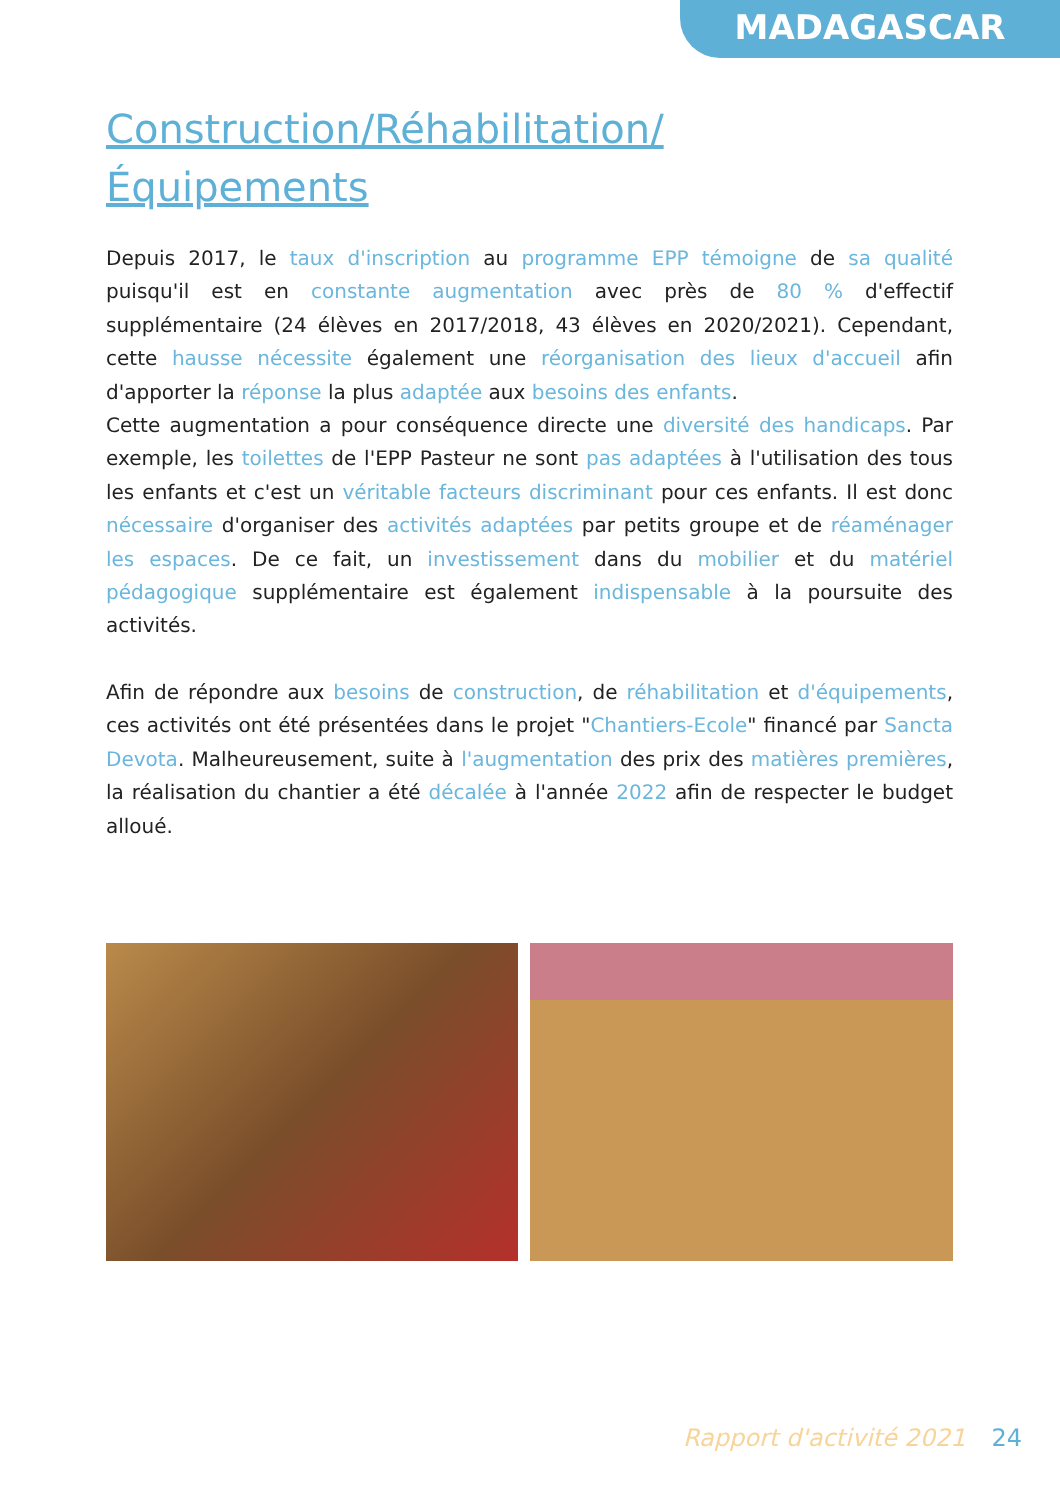MADAGASCAR
Construction/Réhabilitation/
Équipements
Depuis 2017, le taux d'inscription au programme EPP témoigne de sa qualité puisqu'il est en constante augmentation avec près de 80 % d'effectif supplémentaire (24 élèves en 2017/2018, 43 élèves en 2020/2021). Cependant, cette hausse nécessite également une réorganisation des lieux d'accueil afin d'apporter la réponse la plus adaptée aux besoins des enfants.
Cette augmentation a pour conséquence directe une diversité des handicaps. Par exemple, les toilettes de l'EPP Pasteur ne sont pas adaptées à l'utilisation des tous les enfants et c'est un véritable facteurs discriminant pour ces enfants. Il est donc nécessaire d'organiser des activités adaptées par petits groupe et de réaménager les espaces. De ce fait, un investissement dans du mobilier et du matériel pédagogique supplémentaire est également indispensable à la poursuite des activités.
Afin de répondre aux besoins de construction, de réhabilitation et d'équipements, ces activités ont été présentées dans le projet "Chantiers-Ecole" financé par Sancta Devota. Malheureusement, suite à l'augmentation des prix des matières premières, la réalisation du chantier a été décalée à l'année 2022 afin de respecter le budget alloué.
Rapport d'activité 2021 24